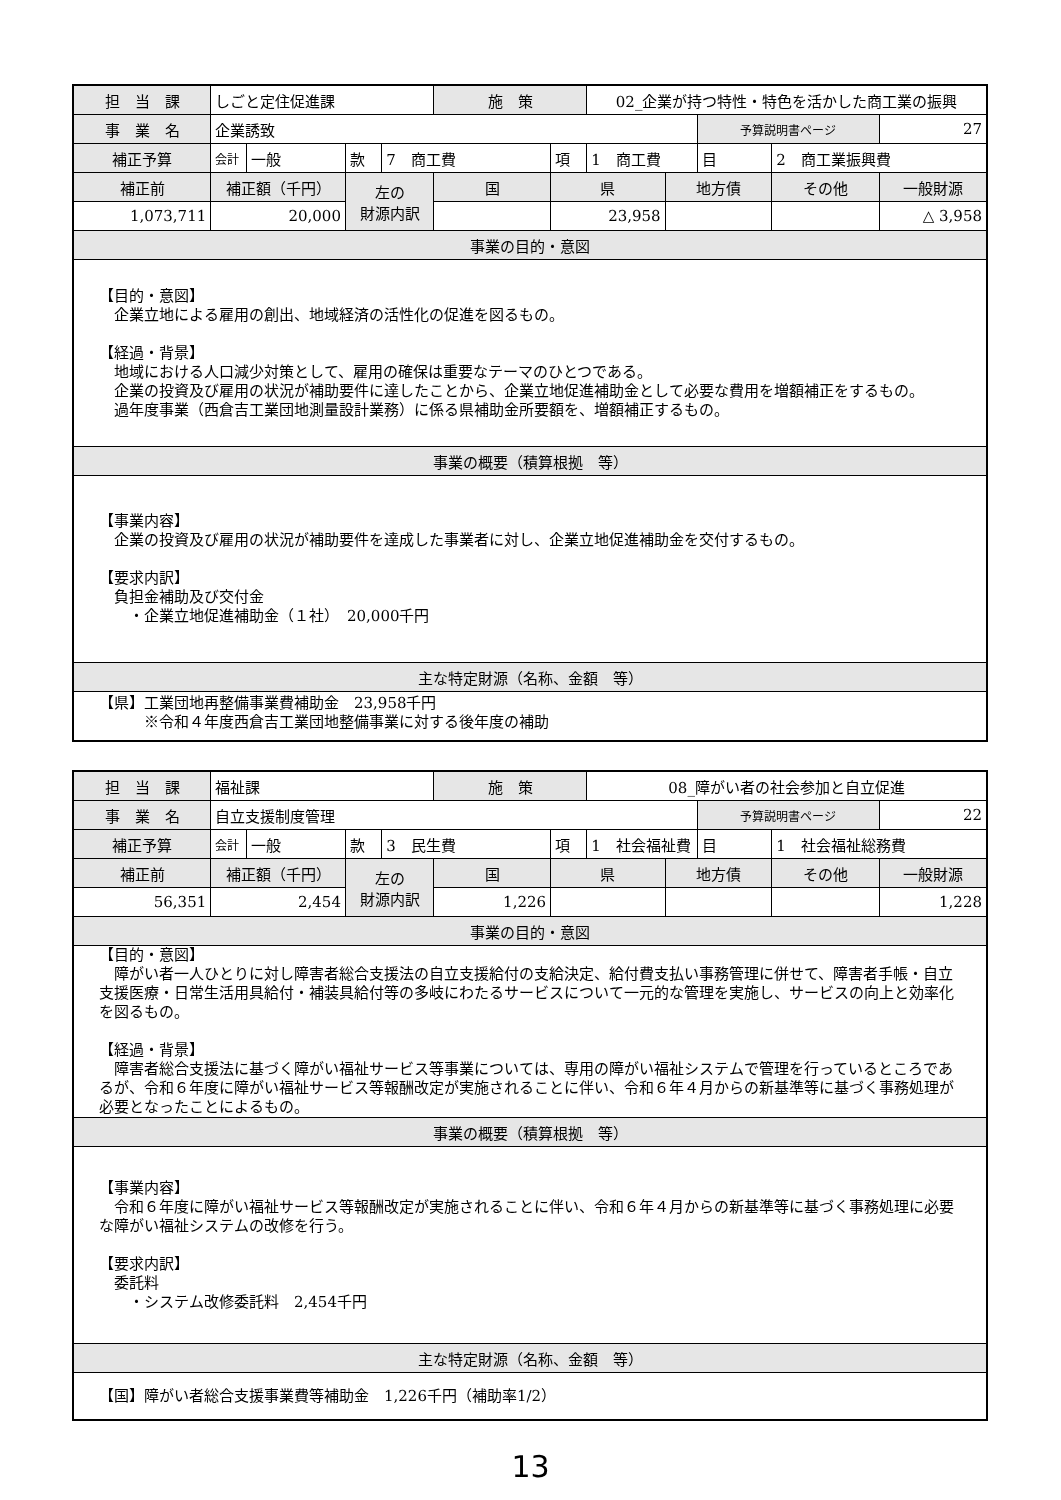| 担 当 課 | しごと定住促進課 | | | | 施 策 | | 02_企業が持つ特性・特色を活かした商工業の振興 | | | | |
| 事 業 名 | 企業誘致 | | | | | | | | 予算説明書ページ | | 27 |
| 補正予算 | 会計 | 一般 | 款 | 7 商工費 | | 項 | 1 商工費 | | 目 | 2 商工業振興費 | |
| 補正前 | 補正額（千円） | | 左の 財源内訳 | | 国 | 県 | | 地方債 | | その他 | 一般財源 |
| 1,073,711 | 20,000 | | | | | 23,958 | | | | | △ 3,958 |
| 事業の目的・意図 | | | | | | | | | | | |
| 【目的・意図】 企業立地による雇用の創出、地域経済の活性化の促進を図るもの。 【経過・背景】 地域における人口減少対策として、雇用の確保は重要なテーマのひとつである。 企業の投資及び雇用の状況が補助要件に達したことから、企業立地促進補助金として必要な費用を増額補正をするもの。 過年度事業（西倉吉工業団地測量設計業務）に係る県補助金所要額を、増額補正するもの。 | | | | | | | | | | | |
| 事業の概要（積算根拠 等） | | | | | | | | | | | |
| 【事業内容】 企業の投資及び雇用の状況が補助要件を達成した事業者に対し、企業立地促進補助金を交付するもの。 【要求内訳】 負担金補助及び交付金 ・企業立地促進補助金（１社） 20,000千円 | | | | | | | | | | | |
| 主な特定財源（名称、金額 等） | | | | | | | | | | | |
| 【県】工業団地再整備事業費補助金 23,958千円 ※令和４年度西倉吉工業団地整備事業に対する後年度の補助 | | | | | | | | | | | |
| 担 当 課 | 福祉課 | | | | 施 策 | | 08_障がい者の社会参加と自立促進 | | | | |
| 事 業 名 | 自立支援制度管理 | | | | | | | | 予算説明書ページ | | 22 |
| 補正予算 | 会計 | 一般 | 款 | 3 民生費 | | 項 | 1 社会福祉費 | | 目 | 1 社会福祉総務費 | |
| 補正前 | 補正額（千円） | | 左の 財源内訳 | | 国 | 県 | | 地方債 | | その他 | 一般財源 |
| 56,351 | 2,454 | | | | 1,226 | | | | | | 1,228 |
| 事業の目的・意図 | | | | | | | | | | | |
| 【目的・意図】 障がい者一人ひとりに対し障害者総合支援法の自立支援給付の支給決定、給付費支払い事務管理に併せて、障害者手帳・自立支援医療・日常生活用具給付・補装具給付等の多岐にわたるサービスについて一元的な管理を実施し、サービスの向上と効率化を図るもの。 【経過・背景】 障害者総合支援法に基づく障がい福祉サービス等事業については、専用の障がい福祉システムで管理を行っているところであるが、令和６年度に障がい福祉サービス等報酬改定が実施されることに伴い、令和６年４月からの新基準等に基づく事務処理が必要となったことによるもの。 | | | | | | | | | | | |
| 事業の概要（積算根拠 等） | | | | | | | | | | | |
| 【事業内容】 令和６年度に障がい福祉サービス等報酬改定が実施されることに伴い、令和６年４月からの新基準等に基づく事務処理に必要な障がい福祉システムの改修を行う。 【要求内訳】 委託料 ・システム改修委託料 2,454千円 | | | | | | | | | | | |
| 主な特定財源（名称、金額 等） | | | | | | | | | | | |
| 【国】障がい者総合支援事業費等補助金 1,226千円（補助率1/2） | | | | | | | | | | | |
13